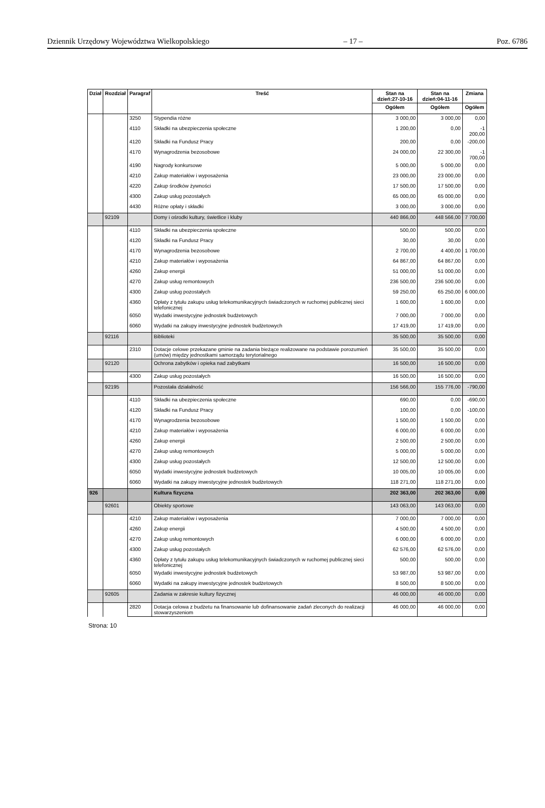Dziennik Urzędowy Województwa Wielkopolskiego – 17 – Poz. 6786
| Dział | Rozdział | Paragraf | Treść | Stan na dzień:27-10-16 | Stan na dzień:04-11-16 | Zmiana |
| --- | --- | --- | --- | --- | --- | --- |
| | | | | Ogółem | Ogółem | Ogółem |
| | | 3250 | Stypendia różne | 3 000,00 | 3 000,00 | 0,00 |
| | | 4110 | Składki na ubezpieczenia społeczne | 1 200,00 | 0,00 | -1 200,00 |
| | | 4120 | Składki na Fundusz Pracy | 200,00 | 0,00 | -200,00 |
| | | 4170 | Wynagrodzenia bezosobowe | 24 000,00 | 22 300,00 | -1 700,00 |
| | | 4190 | Nagrody konkursowe | 5 000,00 | 5 000,00 | 0,00 |
| | | 4210 | Zakup materiałów i wyposażenia | 23 000,00 | 23 000,00 | 0,00 |
| | | 4220 | Zakup środków żywności | 17 500,00 | 17 500,00 | 0,00 |
| | | 4300 | Zakup usług pozostałych | 65 000,00 | 65 000,00 | 0,00 |
| | | 4430 | Różne opłaty i składki | 3 000,00 | 3 000,00 | 0,00 |
| | 92109 | | Domy i ośrodki kultury, świetlice i kluby | 440 866,00 | 448 566,00 | 7 700,00 |
| | | 4110 | Składki na ubezpieczenia społeczne | 500,00 | 500,00 | 0,00 |
| | | 4120 | Składki na Fundusz Pracy | 30,00 | 30,00 | 0,00 |
| | | 4170 | Wynagrodzenia bezosobowe | 2 700,00 | 4 400,00 | 1 700,00 |
| | | 4210 | Zakup materiałów i wyposażenia | 64 867,00 | 64 867,00 | 0,00 |
| | | 4260 | Zakup energii | 51 000,00 | 51 000,00 | 0,00 |
| | | 4270 | Zakup usług remontowych | 236 500,00 | 236 500,00 | 0,00 |
| | | 4300 | Zakup usług pozostałych | 59 250,00 | 65 250,00 | 6 000,00 |
| | | 4360 | Opłaty z tytułu zakupu usług telekomunikacyjnych świadczonych w ruchomej publicznej sieci telefonicznej | 1 600,00 | 1 600,00 | 0,00 |
| | | 6050 | Wydatki inwestycyjne jednostek budżetowych | 7 000,00 | 7 000,00 | 0,00 |
| | | 6060 | Wydatki na zakupy inwestycyjne jednostek budżetowych | 17 419,00 | 17 419,00 | 0,00 |
| | 92116 | | Biblioteki | 35 500,00 | 35 500,00 | 0,00 |
| | | 2310 | Dotacje celowe przekazane gminie na zadania bieżące realizowane na podstawie porozumień (umów) między jednostkami samorządu terytorialnego | 35 500,00 | 35 500,00 | 0,00 |
| | 92120 | | Ochrona zabytków i opieka nad zabytkami | 16 500,00 | 16 500,00 | 0,00 |
| | | 4300 | Zakup usług pozostałych | 16 500,00 | 16 500,00 | 0,00 |
| | 92195 | | Pozostała działalność | 156 566,00 | 155 776,00 | -790,00 |
| | | 4110 | Składki na ubezpieczenia społeczne | 690,00 | 0,00 | -690,00 |
| | | 4120 | Składki na Fundusz Pracy | 100,00 | 0,00 | -100,00 |
| | | 4170 | Wynagrodzenia bezosobowe | 1 500,00 | 1 500,00 | 0,00 |
| | | 4210 | Zakup materiałów i wyposażenia | 6 000,00 | 6 000,00 | 0,00 |
| | | 4260 | Zakup energii | 2 500,00 | 2 500,00 | 0,00 |
| | | 4270 | Zakup usług remontowych | 5 000,00 | 5 000,00 | 0,00 |
| | | 4300 | Zakup usług pozostałych | 12 500,00 | 12 500,00 | 0,00 |
| | | 6050 | Wydatki inwestycyjne jednostek budżetowych | 10 005,00 | 10 005,00 | 0,00 |
| | | 6060 | Wydatki na zakupy inwestycyjne jednostek budżetowych | 118 271,00 | 118 271,00 | 0,00 |
| 926 | | | Kultura fizyczna | 202 363,00 | 202 363,00 | 0,00 |
| | 92601 | | Obiekty sportowe | 143 063,00 | 143 063,00 | 0,00 |
| | | 4210 | Zakup materiałów i wyposażenia | 7 000,00 | 7 000,00 | 0,00 |
| | | 4260 | Zakup energii | 4 500,00 | 4 500,00 | 0,00 |
| | | 4270 | Zakup usług remontowych | 6 000,00 | 6 000,00 | 0,00 |
| | | 4300 | Zakup usług pozostałych | 62 576,00 | 62 576,00 | 0,00 |
| | | 4360 | Opłaty z tytułu zakupu usług telekomunikacyjnych świadczonych w ruchomej publicznej sieci telefonicznej | 500,00 | 500,00 | 0,00 |
| | | 6050 | Wydatki inwestycyjne jednostek budżetowych | 53 987,00 | 53 987,00 | 0,00 |
| | | 6060 | Wydatki na zakupy inwestycyjne jednostek budżetowych | 8 500,00 | 8 500,00 | 0,00 |
| | 92605 | | Zadania w zakresie kultury fizycznej | 46 000,00 | 46 000,00 | 0,00 |
| | | 2820 | Dotacja celowa z budżetu na finansowanie lub dofinansowanie zadań zleconych do realizacji stowarzyszeniom | 46 000,00 | 46 000,00 | 0,00 |
Strona: 10